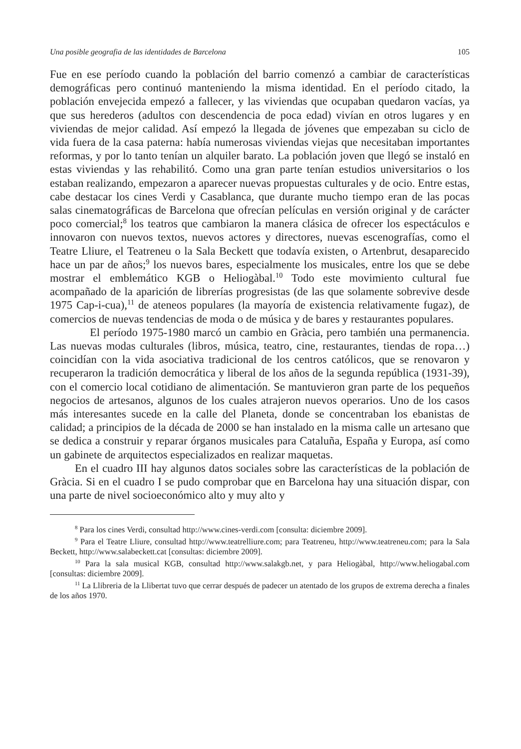Una posible geografia de las identidades de Barcelona 105
Fue en ese período cuando la población del barrio comenzó a cambiar de características demográficas pero continuó manteniendo la misma identidad. En el período citado, la población envejecida empezó a fallecer, y las viviendas que ocupaban quedaron vacías, ya que sus herederos (adultos con descendencia de poca edad) vivían en otros lugares y en viviendas de mejor calidad. Así empezó la llegada de jóvenes que empezaban su ciclo de vida fuera de la casa paterna: había numerosas viviendas viejas que necesitaban importantes reformas, y por lo tanto tenían un alquiler barato. La población joven que llegó se instaló en estas viviendas y las rehabilitó. Como una gran parte tenían estudios universitarios o los estaban realizando, empezaron a aparecer nuevas propuestas culturales y de ocio. Entre estas, cabe destacar los cines Verdi y Casablanca, que durante mucho tiempo eran de las pocas salas cinematográficas de Barcelona que ofrecían películas en versión original y de carácter poco comercial;<sup>8</sup> los teatros que cambiaron la manera clásica de ofrecer los espectáculos e innovaron con nuevos textos, nuevos actores y directores, nuevas escenografías, como el Teatre Lliure, el Teatreneu o la Sala Beckett que todavía existen, o Artenbrut, desaparecido hace un par de años;<sup>9</sup> los nuevos bares, especialmente los musicales, entre los que se debe mostrar el emblemático KGB o Heliogàbal.<sup>10</sup> Todo este movimiento cultural fue acompañado de la aparición de librerías progresistas (de las que solamente sobrevive desde 1975 Cap-i-cua),<sup>11</sup> de ateneos populares (la mayoría de existencia relativamente fugaz), de comercios de nuevas tendencias de moda o de música y de bares y restaurantes populares.
El período 1975-1980 marcó un cambio en Gràcia, pero también una permanencia. Las nuevas modas culturales (libros, música, teatro, cine, restaurantes, tiendas de ropa…) coincidían con la vida asociativa tradicional de los centros católicos, que se renovaron y recuperaron la tradición democrática y liberal de los años de la segunda república (1931-39), con el comercio local cotidiano de alimentación. Se mantuvieron gran parte de los pequeños negocios de artesanos, algunos de los cuales atrajeron nuevos operarios. Uno de los casos más interesantes sucede en la calle del Planeta, donde se concentraban los ebanistas de calidad; a principios de la década de 2000 se han instalado en la misma calle un artesano que se dedica a construir y reparar órganos musicales para Cataluña, España y Europa, así como un gabinete de arquitectos especializados en realizar maquetas.
En el cuadro III hay algunos datos sociales sobre las características de la población de Gràcia. Si en el cuadro I se pudo comprobar que en Barcelona hay una situación dispar, con una parte de nivel socioeconómico alto y muy alto y
<sup>8</sup> Para los cines Verdi, consultad http://www.cines-verdi.com [consulta: diciembre 2009].
<sup>9</sup> Para el Teatre Lliure, consultad http://www.teatrelliure.com; para Teatreneu, http://www.teatreneu.com; para la Sala Beckett, http://www.salabeckett.cat [consultas: diciembre 2009].
<sup>10</sup> Para la sala musical KGB, consultad http://www.salakgb.net, y para Heliogàbal, http://www.heliogabal.com [consultas: diciembre 2009].
<sup>11</sup> La Llibreria de la Llibertat tuvo que cerrar después de padecer un atentado de los grupos de extrema derecha a finales de los años 1970.